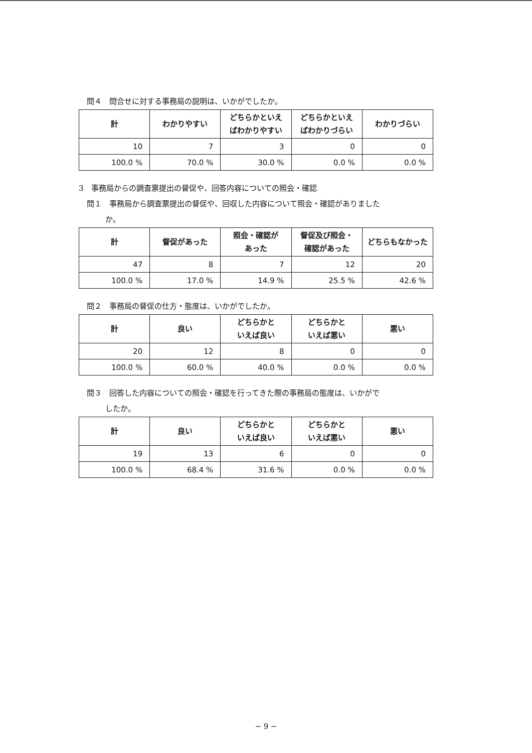問４　問合せに対する事務局の説明は、いかがでしたか。
| 計 | わかりやすい | どちらかといえ ばわかりやすい | どちらかといえ ばわかりづらい | わかりづらい |
| --- | --- | --- | --- | --- |
| 10 | 7 | 3 | 0 | 0 |
| 100.0 % | 70.0 % | 30.0 % | 0.0 % | 0.0 % |
3　事務局からの調査票提出の督促や、回答内容についての照会・確認
問１　事務局から調査票提出の督促や、回収した内容について照会・確認がありました
か。
| 計 | 督促があった | 照会・確認が あった | 督促及び照会・ 確認があった | どちらもなかった |
| --- | --- | --- | --- | --- |
| 47 | 8 | 7 | 12 | 20 |
| 100.0 % | 17.0 % | 14.9 % | 25.5 % | 42.6 % |
問２　事務局の督促の仕方・態度は、いかがでしたか。
| 計 | 良い | どちらかと いえば良い | どちらかと いえば悪い | 悪い |
| --- | --- | --- | --- | --- |
| 20 | 12 | 8 | 0 | 0 |
| 100.0 % | 60.0 % | 40.0 % | 0.0 % | 0.0 % |
問３　回答した内容についての照会・確認を行ってきた際の事務局の態度は、いかがで
したか。
| 計 | 良い | どちらかと いえば良い | どちらかと いえば悪い | 悪い |
| --- | --- | --- | --- | --- |
| 19 | 13 | 6 | 0 | 0 |
| 100.0 % | 68.4 % | 31.6 % | 0.0 % | 0.0 % |
− 9 −